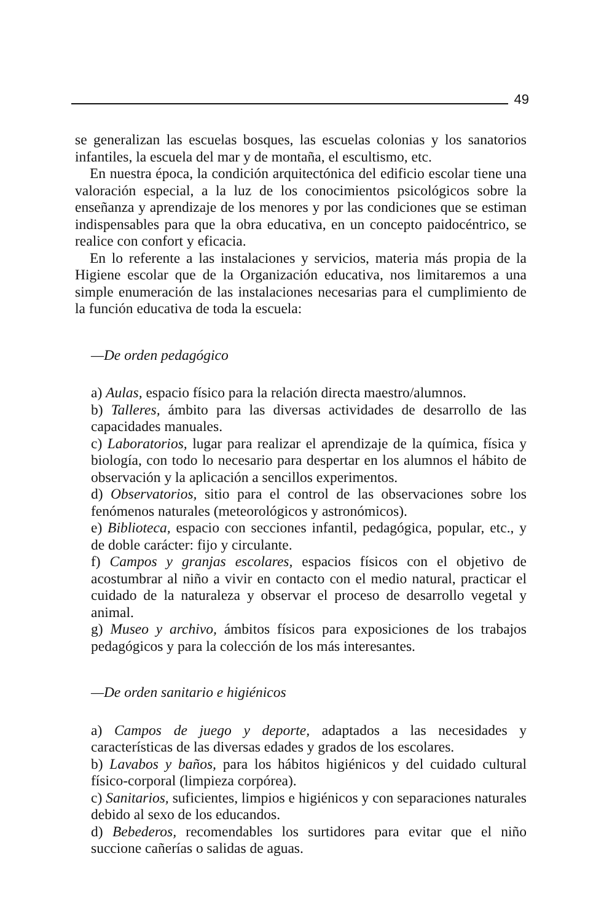49
se generalizan las escuelas bosques, las escuelas colonias y los sanatorios infantiles, la escuela del mar y de montaña, el escultismo, etc.
En nuestra época, la condición arquitectónica del edificio escolar tiene una valoración especial, a la luz de los conocimientos psicológicos sobre la enseñanza y aprendizaje de los menores y por las condiciones que se estiman indispensables para que la obra educativa, en un concepto paidocéntrico, se realice con confort y eficacia.
En lo referente a las instalaciones y servicios, materia más propia de la Higiene escolar que de la Organización educativa, nos limitaremos a una simple enumeración de las instalaciones necesarias para el cumplimiento de la función educativa de toda la escuela:
—De orden pedagógico
a) Aulas, espacio físico para la relación directa maestro/alumnos.
b) Talleres, ámbito para las diversas actividades de desarrollo de las capacidades manuales.
c) Laboratorios, lugar para realizar el aprendizaje de la química, física y biología, con todo lo necesario para despertar en los alumnos el hábito de observación y la aplicación a sencillos experimentos.
d) Observatorios, sitio para el control de las observaciones sobre los fenómenos naturales (meteorológicos y astronómicos).
e) Biblioteca, espacio con secciones infantil, pedagógica, popular, etc., y de doble carácter: fijo y circulante.
f) Campos y granjas escolares, espacios físicos con el objetivo de acostumbrar al niño a vivir en contacto con el medio natural, practicar el cuidado de la naturaleza y observar el proceso de desarrollo vegetal y animal.
g) Museo y archivo, ámbitos físicos para exposiciones de los trabajos pedagógicos y para la colección de los más interesantes.
—De orden sanitario e higiénicos
a) Campos de juego y deporte, adaptados a las necesidades y características de las diversas edades y grados de los escolares.
b) Lavabos y baños, para los hábitos higiénicos y del cuidado cultural físico-corporal (limpieza corpórea).
c) Sanitarios, suficientes, limpios e higiénicos y con separaciones naturales debido al sexo de los educandos.
d) Bebederos, recomendables los surtidores para evitar que el niño succione cañerías o salidas de aguas.